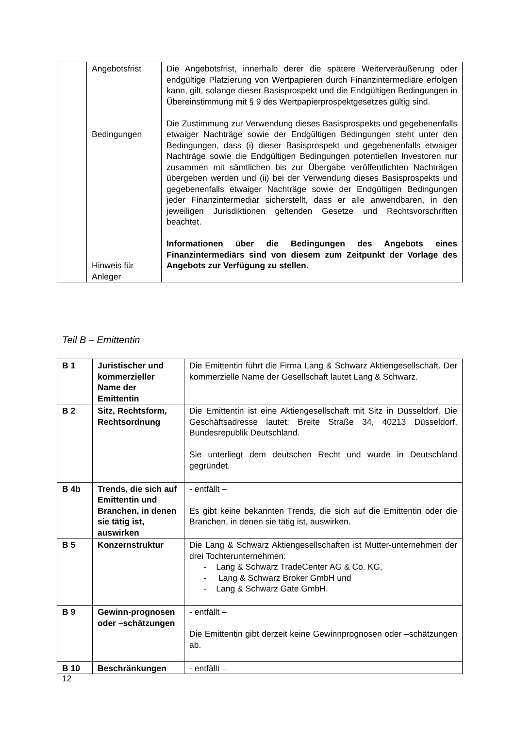| | Angebotsfrist Bedingungen Hinweis für Anleger | Die Angebotsfrist, innerhalb derer die spätere Weiterveräußerung oder endgültige Platzierung von Wertpapieren durch Finanzintermediäre erfolgen kann, gilt, solange dieser Basisprospekt und die Endgültigen Bedingungen in Übereinstimmung mit § 9 des Wertpapierprospektgesetzes gültig sind. Die Zustimmung zur Verwendung dieses Basisprospekts und gegebenenfalls etwaiger Nachträge sowie der Endgültigen Bedingungen steht unter den Bedingungen, dass (i) dieser Basisprospekt und gegebenenfalls etwaiger Nachträge sowie die Endgültigen Bedingungen potentiellen Investoren nur zusammen mit sämtlichen bis zur Übergabe veröffentlichten Nachträgen übergeben werden und (ii) bei der Verwendung dieses Basisprospekts und gegebenenfalls etwaiger Nachträge sowie der Endgültigen Bedingungen jeder Finanzintermediär sicherstellt, dass er alle anwendbaren, in den jeweiligen Jurisdiktionen geltenden Gesetze und Rechtsvorschriften beachtet. Informationen über die Bedingungen des Angebots eines Finanzintermediärs sind von diesem zum Zeitpunkt der Vorlage des Angebots zur Verfügung zu stellen. |
Teil B – Emittentin
| B 1 | Juristischer und kommerzieller Name der Emittentin | Die Emittentin führt die Firma Lang & Schwarz Aktiengesellschaft. Der kommerzielle Name der Gesellschaft lautet Lang & Schwarz. |
| B 2 | Sitz, Rechtsform, Rechtsordnung | Die Emittentin ist eine Aktiengesellschaft mit Sitz in Düsseldorf. Die Geschäftsadresse lautet: Breite Straße 34, 40213 Düsseldorf, Bundesrepublik Deutschland. Sie unterliegt dem deutschen Recht und wurde in Deutschland gegründet. |
| B 4b | Trends, die sich auf Emittentin und Branchen, in denen sie tätig ist, auswirken | - entfällt – Es gibt keine bekannten Trends, die sich auf die Emittentin oder die Branchen, in denen sie tätig ist, auswirken. |
| B 5 | Konzernstruktur | Die Lang & Schwarz Aktiengesellschaften ist Mutter-unternehmen der drei Tochterunternehmen: - Lang & Schwarz TradeCenter AG & Co. KG, - Lang & Schwarz Broker GmbH und - Lang & Schwarz Gate GmbH. |
| B 9 | Gewinn-prognosen oder –schätzungen | - entfällt – Die Emittentin gibt derzeit keine Gewinnprognosen oder –schätzungen ab. |
| B 10 | Beschränkungen | - entfällt – |
12